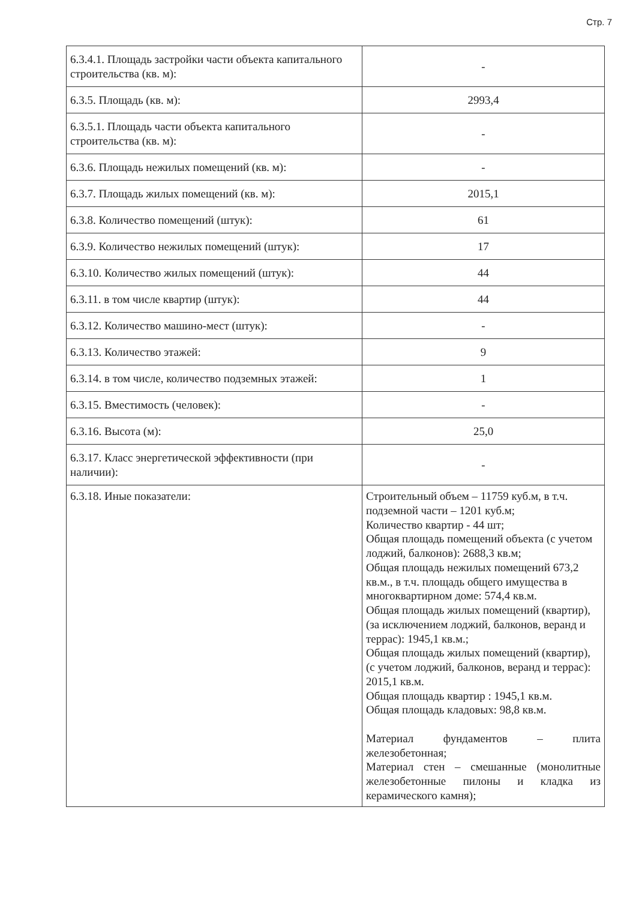Стр. 7
| 6.3.4.1. Площадь застройки части объекта капитального строительства (кв. м): | - |
| 6.3.5. Площадь (кв. м): | 2993,4 |
| 6.3.5.1. Площадь части объекта капитального строительства (кв. м): | - |
| 6.3.6. Площадь нежилых помещений (кв. м): | - |
| 6.3.7. Площадь жилых помещений (кв. м): | 2015,1 |
| 6.3.8. Количество помещений (штук): | 61 |
| 6.3.9. Количество нежилых помещений (штук): | 17 |
| 6.3.10. Количество жилых помещений (штук): | 44 |
| 6.3.11. в том числе квартир (штук): | 44 |
| 6.3.12. Количество машино-мест (штук): | - |
| 6.3.13. Количество этажей: | 9 |
| 6.3.14. в том числе, количество подземных этажей: | 1 |
| 6.3.15. Вместимость (человек): | - |
| 6.3.16. Высота (м): | 25,0 |
| 6.3.17. Класс энергетической эффективности (при наличии): | - |
| 6.3.18. Иные показатели: | Строительный объем – 11759 куб.м, в т.ч. подземной части – 1201 куб.м; Количество квартир - 44 шт; Общая площадь помещений объекта (с учетом лоджий, балконов): 2688,3 кв.м; Общая площадь нежилых помещений 673,2 кв.м., в т.ч. площадь общего имущества в многоквартирном доме: 574,4 кв.м. Общая площадь жилых помещений (квартир), (за исключением лоджий, балконов, веранд и террас): 1945,1 кв.м.; Общая площадь жилых помещений (квартир), (с учетом лоджий, балконов, веранд и террас): 2015,1 кв.м. Общая площадь квартир : 1945,1 кв.м. Общая площадь кладовых: 98,8 кв.м. Материал фундаментов – плита железобетонная; Материал стен – смешанные (монолитные железобетонные пилоны и кладка из керамического камня); |